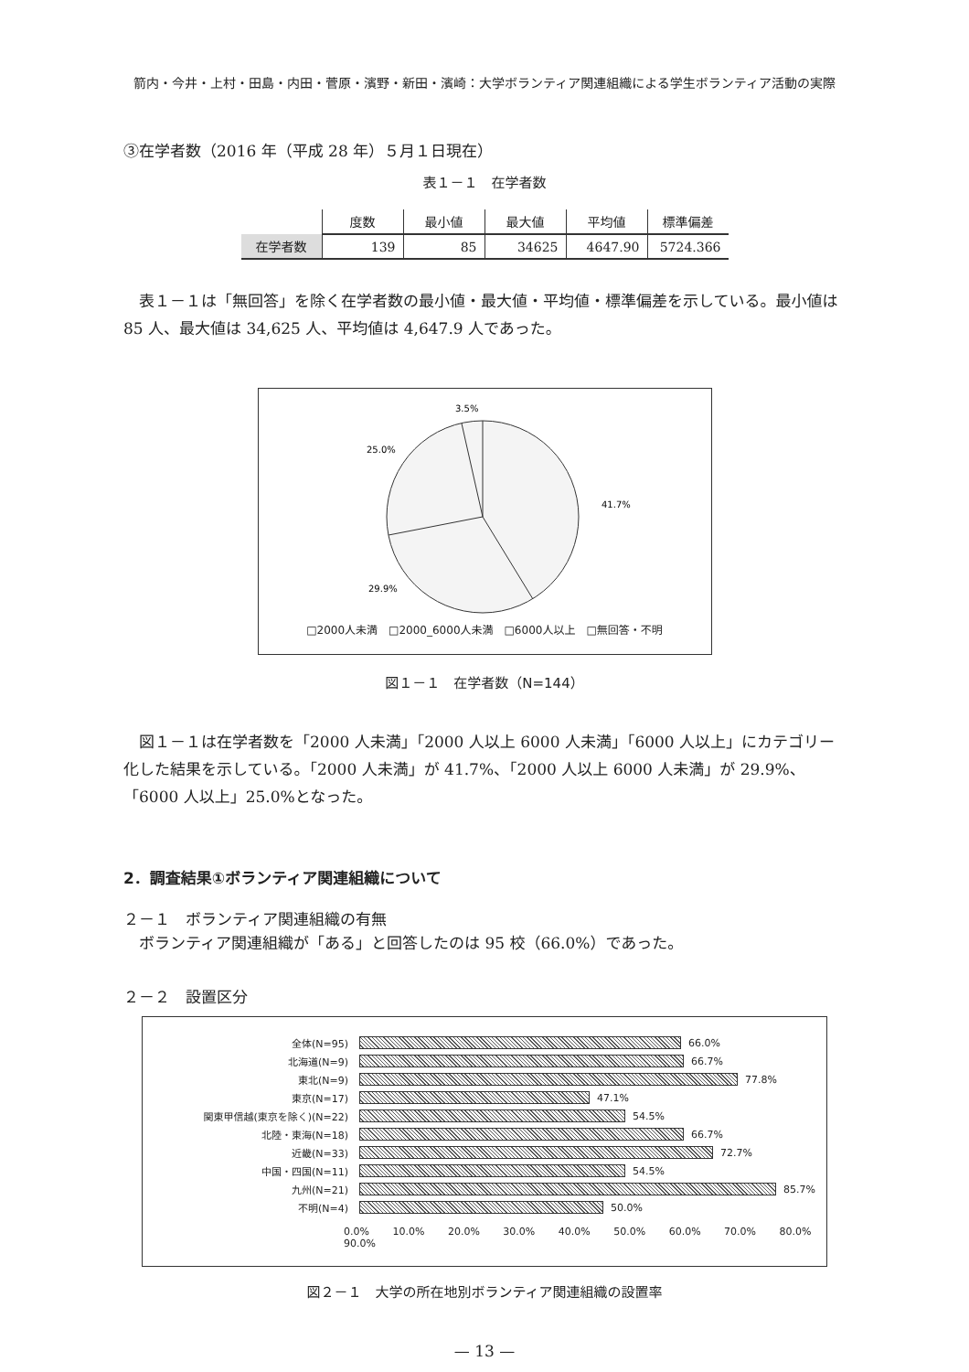箭内・今井・上村・田島・内田・菅原・濱野・新田・濱崎：大学ボランティア関連組織による学生ボランティア活動の実際
③在学者数（2016 年（平成 28 年）５月１日現在）
表１－１　在学者数
| | 度数 | 最小値 | 最大値 | 平均値 | 標準偏差 |
| --- | --- | --- | --- | --- | --- |
| 在学者数 | 139 | 85 | 34625 | 4647.90 | 5724.366 |
　表１－１は「無回答」を除く在学者数の最小値・最大値・平均値・標準偏差を示している。最小値は 85 人、最大値は 34,625 人、平均値は 4,647.9 人であった。
3.5%
25.0%
41.7%
29.9%
□2000人未満　□2000_6000人未満　□6000人以上　□無回答・不明
図１－１　在学者数（N=144）
　図１－１は在学者数を「2000 人未満」「2000 人以上 6000 人未満」「6000 人以上」にカテゴリー化した結果を示している。「2000 人未満」が 41.7%、「2000 人以上 6000 人未満」が 29.9%、「6000 人以上」25.0%となった。
2．調査結果①ボランティア関連組織について
２－１　ボランティア関連組織の有無
　ボランティア関連組織が「ある」と回答したのは 95 校（66.0%）であった。
２－２　設置区分
全体(N=95) 66.0%
北海道(N=9) 66.7%
東北(N=9) 77.8%
東京(N=17) 47.1%
関東甲信越(東京を除く)(N=22) 54.5%
北陸・東海(N=18) 66.7%
近畿(N=33) 72.7%
中国・四国(N=11) 54.5%
九州(N=21) 85.7%
不明(N=4) 50.0%
0.0% 10.0% 20.0% 30.0% 40.0% 50.0% 60.0% 70.0% 80.0% 90.0%
図２－１　大学の所在地別ボランティア関連組織の設置率
— 13 —